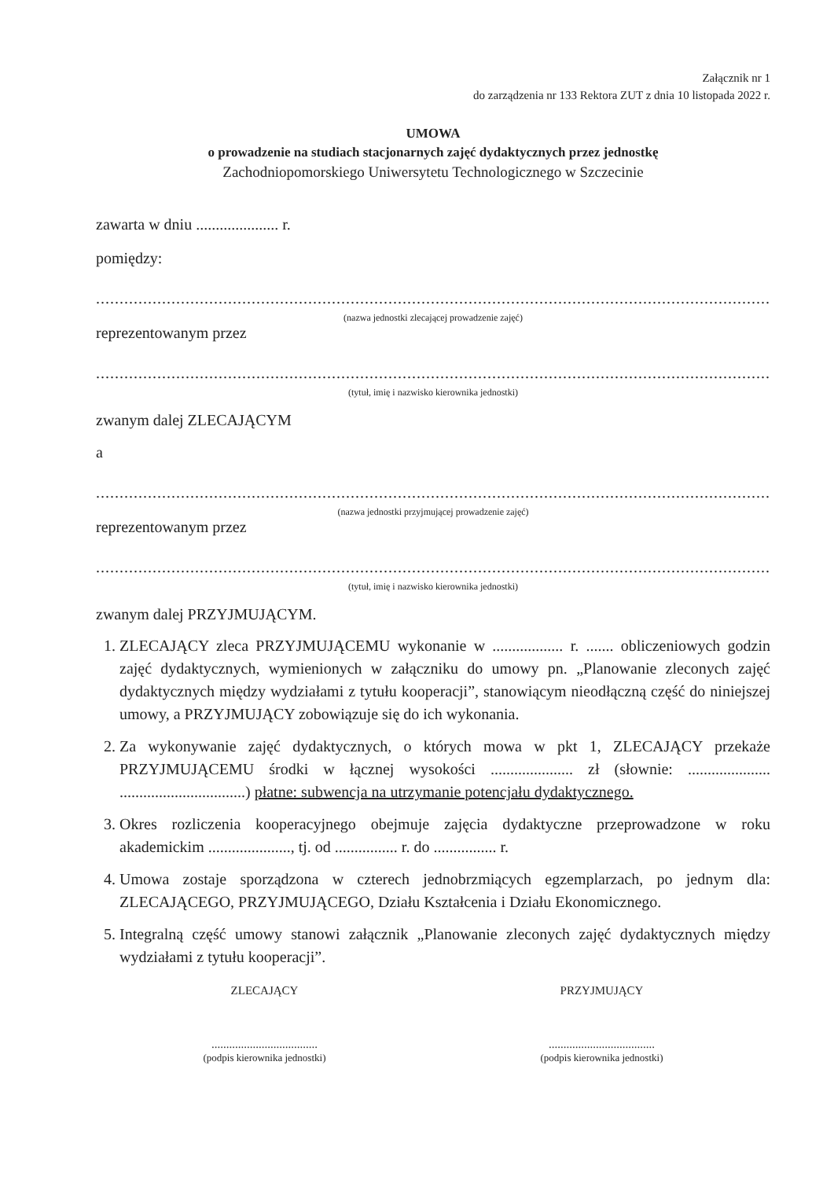Załącznik nr 1
do zarządzenia nr 133 Rektora ZUT z dnia 10 listopada 2022 r.
UMOWA
o prowadzenie na studiach stacjonarnych zajęć dydaktycznych przez jednostkę
Zachodniopomorskiego Uniwersytetu Technologicznego w Szczecinie
zawarta w dniu ..................... r.
pomiędzy:
.........................................................................................................................................................,
(nazwa jednostki zlecającej prowadzenie zajęć)
reprezentowanym przez
.........................................................................................................................................................,
(tytuł, imię i nazwisko kierownika jednostki)
zwanym dalej ZLECAJĄCYM
a
.........................................................................................................................................................,
(nazwa jednostki przyjmującej prowadzenie zajęć)
reprezentowanym przez
.........................................................................................................................................................,
(tytuł, imię i nazwisko kierownika jednostki)
zwanym dalej PRZYJMUJĄCYM.
1. ZLECAJĄCY zleca PRZYJMUJĄCEMU wykonanie w .................. r. ....... obliczeniowych godzin zajęć dydaktycznych, wymienionych w załączniku do umowy pn. „Planowanie zleconych zajęć dydaktycznych między wydziałami z tytułu kooperacji”, stanowiącym nieodłączną część do niniejszej umowy, a PRZYJMUJĄCY zobowiązuje się do ich wykonania.
2. Za wykonywanie zajęć dydaktycznych, o których mowa w pkt 1, ZLECAJĄCY przekaże PRZYJMUJĄCEMU środki w łącznej wysokości ..................... zł (słownie: ..................... ................................) płatne: subwencja na utrzymanie potencjału dydaktycznego.
3. Okres rozliczenia kooperacyjnego obejmuje zajęcia dydaktyczne przeprowadzone w roku akademickim ....................., tj. od ................ r. do ................ r.
4. Umowa zostaje sporządzona w czterech jednobrzmiących egzemplarzach, po jednym dla: ZLECAJĄCEGO, PRZYJMUJĄCEGO, Działu Kształcenia i Działu Ekonomicznego.
5. Integralną część umowy stanowi załącznik „Planowanie zleconych zajęć dydaktycznych między wydziałami z tytułu kooperacji”.
ZLECAJĄCY
....................................
(podpis kierownika jednostki)
PRZYJMUJĄCY
....................................
(podpis kierownika jednostki)